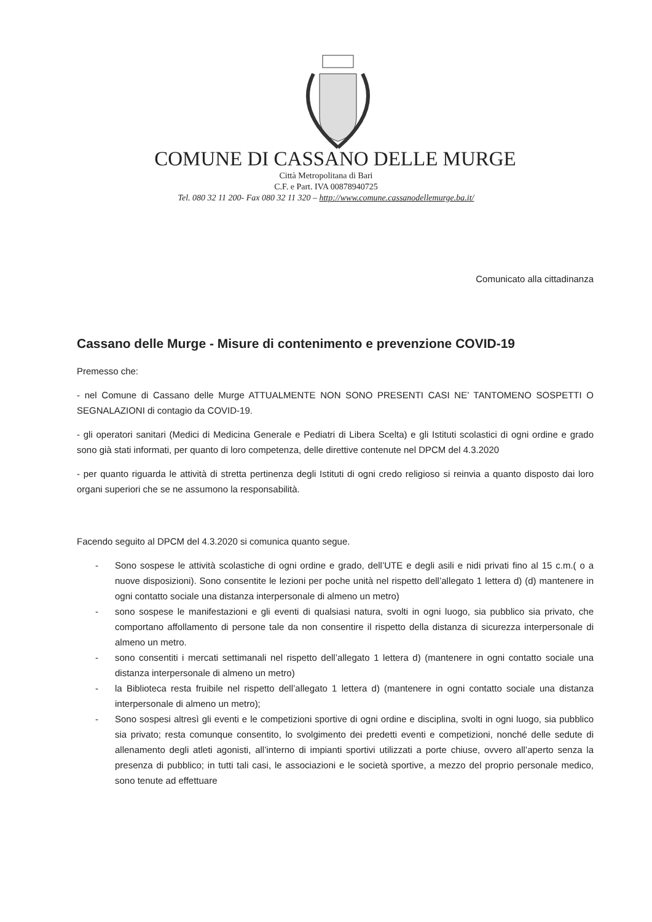COMUNE DI CASSANO DELLE MURGE
Città Metropolitana di Bari
C.F. e Part. IVA 00878940725
Tel. 080 32 11 200- Fax 080 32 11 320 – http://www.comune.cassanodellemurge.ba.it/
Comunicato alla cittadinanza
Cassano delle Murge - Misure di contenimento e prevenzione COVID-19
Premesso che:
- nel Comune di Cassano delle Murge ATTUALMENTE NON SONO PRESENTI CASI NE’ TANTOMENO SOSPETTI O SEGNALAZIONI di contagio da COVID-19.
- gli operatori sanitari (Medici di Medicina Generale e Pediatri di Libera Scelta) e gli Istituti scolastici di ogni ordine e grado sono già stati informati, per quanto di loro competenza, delle direttive contenute nel DPCM del 4.3.2020
- per quanto riguarda le attività di stretta pertinenza degli Istituti di ogni credo religioso si reinvia a quanto disposto dai loro organi superiori che se ne assumono la responsabilità.
Facendo seguito al DPCM del 4.3.2020 si comunica quanto segue.
- Sono sospese le attività scolastiche di ogni ordine e grado, dell’UTE e degli asili e nidi privati fino al 15 c.m.( o a nuove disposizioni). Sono consentite le lezioni per poche unità nel rispetto dell’allegato 1 lettera d) (d) mantenere in ogni contatto sociale una distanza interpersonale di almeno un metro)
- sono sospese le manifestazioni e gli eventi di qualsiasi natura, svolti in ogni luogo, sia pubblico sia privato, che comportano affollamento di persone tale da non consentire il rispetto della distanza di sicurezza interpersonale di almeno un metro.
- sono consentiti i mercati settimanali nel rispetto dell’allegato 1 lettera d) (mantenere in ogni contatto sociale una distanza interpersonale di almeno un metro)
- la Biblioteca resta fruibile nel rispetto dell’allegato 1 lettera d) (mantenere in ogni contatto sociale una distanza interpersonale di almeno un metro);
- Sono sospesi altresì gli eventi e le competizioni sportive di ogni ordine e disciplina, svolti in ogni luogo, sia pubblico sia privato; resta comunque consentito, lo svolgimento dei predetti eventi e competizioni, nonché delle sedute di allenamento degli atleti agonisti, all’interno di impianti sportivi utilizzati a porte chiuse, ovvero all’aperto senza la presenza di pubblico; in tutti tali casi, le associazioni e le società sportive, a mezzo del proprio personale medico, sono tenute ad effettuare